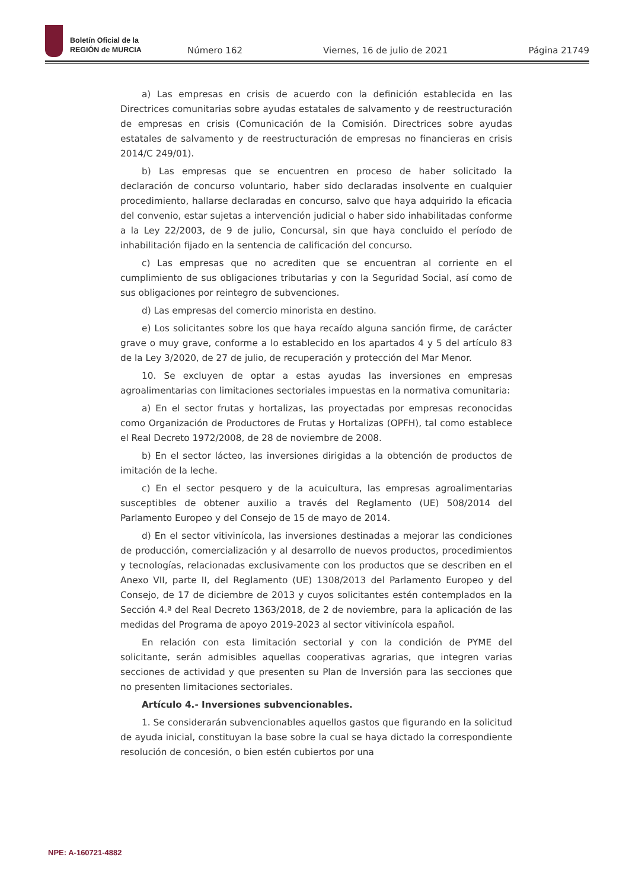Boletín Oficial de la
REGIÓN de MURCIA
Número 162 Viernes, 16 de julio de 2021 Página 21749
a) Las empresas en crisis de acuerdo con la definición establecida en las Directrices comunitarias sobre ayudas estatales de salvamento y de reestructuración de empresas en crisis (Comunicación de la Comisión. Directrices sobre ayudas estatales de salvamento y de reestructuración de empresas no financieras en crisis 2014/C 249/01).
b) Las empresas que se encuentren en proceso de haber solicitado la declaración de concurso voluntario, haber sido declaradas insolvente en cualquier procedimiento, hallarse declaradas en concurso, salvo que haya adquirido la eficacia del convenio, estar sujetas a intervención judicial o haber sido inhabilitadas conforme a la Ley 22/2003, de 9 de julio, Concursal, sin que haya concluido el período de inhabilitación fijado en la sentencia de calificación del concurso.
c) Las empresas que no acrediten que se encuentran al corriente en el cumplimiento de sus obligaciones tributarias y con la Seguridad Social, así como de sus obligaciones por reintegro de subvenciones.
d) Las empresas del comercio minorista en destino.
e) Los solicitantes sobre los que haya recaído alguna sanción firme, de carácter grave o muy grave, conforme a lo establecido en los apartados 4 y 5 del artículo 83 de la Ley 3/2020, de 27 de julio, de recuperación y protección del Mar Menor.
10. Se excluyen de optar a estas ayudas las inversiones en empresas agroalimentarias con limitaciones sectoriales impuestas en la normativa comunitaria:
a) En el sector frutas y hortalizas, las proyectadas por empresas reconocidas como Organización de Productores de Frutas y Hortalizas (OPFH), tal como establece el Real Decreto 1972/2008, de 28 de noviembre de 2008.
b) En el sector lácteo, las inversiones dirigidas a la obtención de productos de imitación de la leche.
c) En el sector pesquero y de la acuicultura, las empresas agroalimentarias susceptibles de obtener auxilio a través del Reglamento (UE) 508/2014 del Parlamento Europeo y del Consejo de 15 de mayo de 2014.
d) En el sector vitivinícola, las inversiones destinadas a mejorar las condiciones de producción, comercialización y al desarrollo de nuevos productos, procedimientos y tecnologías, relacionadas exclusivamente con los productos que se describen en el Anexo VII, parte II, del Reglamento (UE) 1308/2013 del Parlamento Europeo y del Consejo, de 17 de diciembre de 2013 y cuyos solicitantes estén contemplados en la Sección 4.ª del Real Decreto 1363/2018, de 2 de noviembre, para la aplicación de las medidas del Programa de apoyo 2019-2023 al sector vitivinícola español.
En relación con esta limitación sectorial y con la condición de PYME del solicitante, serán admisibles aquellas cooperativas agrarias, que integren varias secciones de actividad y que presenten su Plan de Inversión para las secciones que no presenten limitaciones sectoriales.
Artículo 4.- Inversiones subvencionables.
1. Se considerarán subvencionables aquellos gastos que figurando en la solicitud de ayuda inicial, constituyan la base sobre la cual se haya dictado la correspondiente resolución de concesión, o bien estén cubiertos por una
NPE: A-160721-4882